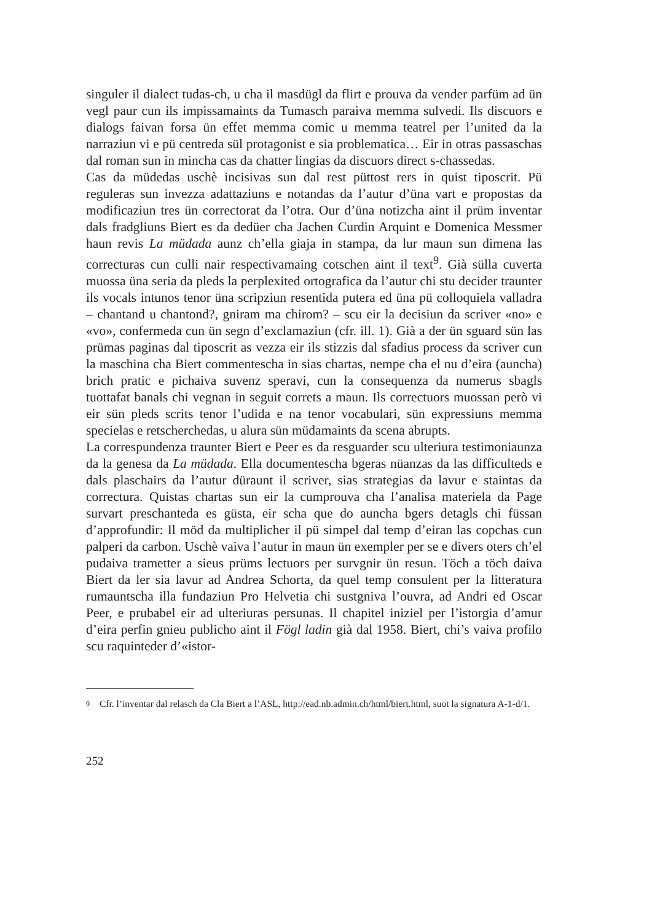singuler il dialect tudas-ch, u cha il masdügl da flirt e prouva da vender parfüm ad ün vegl paur cun ils impissamaints da Tumasch paraiva memma sulvedi. Ils discuors e dialogs faivan forsa ün effet memma comic u memma teatrel per l’united da la narraziun vi e pü centreda sül protagonist e sia problematica… Eir in otras passaschas dal roman sun in mincha cas da chatter lingias da discuors direct s-chassedas.
Cas da müdedas uschè incisivas sun dal rest püttost rers in quist tiposcrit. Pü reguleras sun invezza adattaziuns e notandas da l’autur d’üna vart e propostas da modificaziun tres ün correctorat da l’otra. Our d’üna notizcha aint il prüm inventar dals fradgliuns Biert es da dedüer cha Jachen Curdin Arquint e Domenica Messmer haun revis La müdada aunz ch’ella giaja in stampa, da lur maun sun dimena las correcturas cun culli nair respectivamaing cotschen aint il text<sup>9</sup>. Già sülla cuverta muossa üna seria da pleds la perplexited ortografica da l’autur chi stu decider traunter ils vocals intunos tenor üna scripziun resentida putera ed üna pü colloquiela valladra – chantand u chantond?, gniram ma chirom? – scu eir la decisiun da scriver «no» e «vo», confermeda cun ün segn d’exclamaziun (cfr. ill. 1). Già a der ün sguard sün las prümas paginas dal tiposcrit as vezza eir ils stizzis dal sfadius process da scriver cun la maschina cha Biert commentescha in sias chartas, nempe cha el nu d’eira (auncha) brich pratic e pichaiva suvenz speravi, cun la consequenza da numerus sbagls tuottafat banals chi vegnan in seguit correts a maun. Ils correctuors muossan però vi eir sün pleds scrits tenor l’udida e na tenor vocabulari, sün expressiuns memma specielas e retscherchedas, u alura sün müdamaints da scena abrupts.
La correspundenza traunter Biert e Peer es da resguarder scu ulteriura testimoniaunza da la genesa da La müdada. Ella documentescha bgeras nüanzas da las difficulteds e dals plaschairs da l’autur düraunt il scriver, sias strategias da lavur e staintas da correctura. Quistas chartas sun eir la cumprouva cha l’analisa materiela da Page survart preschanteda es güsta, eir scha que do auncha bgers detagls chi füssan d’approfundir: Il möd da multiplicher il pü simpel dal temp d’eiran las copchas cun palperi da carbon. Uschè vaiva l’autur in maun ün exempler per se e divers oters ch’el pudaiva trametter a sieus prüms lectuors per survgnir ün resun. Töch a töch daiva Biert da ler sia lavur ad Andrea Schorta, da quel temp consulent per la litteratura rumauntscha illa fundaziun Pro Helvetia chi sustgniva l’ouvra, ad Andri ed Oscar Peer, e prubabel eir ad ulteriuras persunas. Il chapitel iniziel per l’istorgia d’amur d’eira perfin gnieu publicho aint il Fögl ladin già dal 1958. Biert, chi’s vaiva profilo scu raquinteder d’«istor-
9
Cfr. l’inventar dal relasch da Cla Biert a l’ASL, http://ead.nb.admin.ch/html/biert.html, suot la signatura A-1-d/1.
252